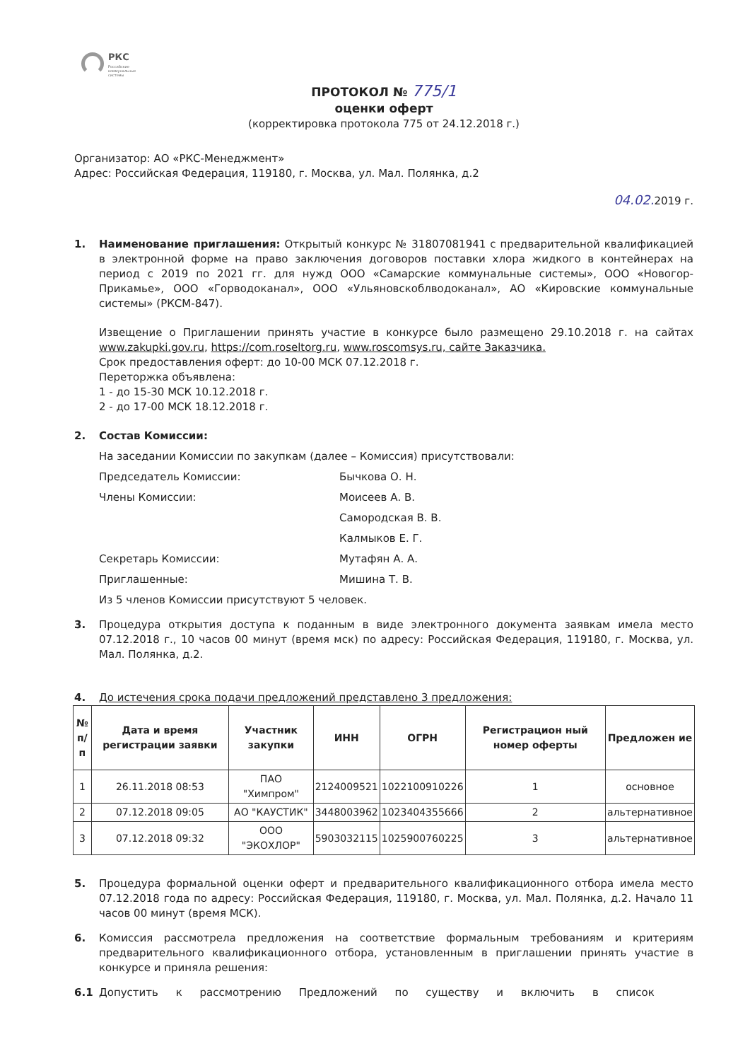РКС
Российские
коммунальные
системы
ПРОТОКОЛ № 775/1
оценки оферт
(корректировка протокола 775 от 24.12.2018 г.)
Организатор: АО «РКС-Менеджмент»
Адрес: Российская Федерация, 119180, г. Москва, ул. Мал. Полянка, д.2
04.02. 2019 г.
1. Наименование приглашения: Открытый конкурс № 31807081941 с предварительной квалификацией в электронной форме на право заключения договоров поставки хлора жидкого в контейнерах на период с 2019 по 2021 гг. для нужд ООО «Самарские коммунальные системы», ООО «Новогор-Прикамье», ООО «Горводоканал», ООО «Ульяновскоблводоканал», АО «Кировские коммунальные системы» (РКСМ-847).
Извещение о Приглашении принять участие в конкурсе было размещено 29.10.2018 г. на сайтах www.zakupki.gov.ru, https://com.roseltorg.ru, www.roscomsys.ru, сайте Заказчика.
Срок предоставления оферт: до 10-00 МСК 07.12.2018 г.
Переторжка объявлена:
1 - до 15-30 МСК 10.12.2018 г.
2 - до 17-00 МСК 18.12.2018 г.
2. Состав Комиссии:
На заседании Комиссии по закупкам (далее – Комиссия) присутствовали:
Председатель Комиссии: Бычкова О. Н.
Члены Комиссии: Моисеев А. В.
Самородская В. В.
Калмыков Е. Г.
Секретарь Комиссии: Мутафян А. А.
Приглашенные: Мишина Т. В.
Из 5 членов Комиссии присутствуют 5 человек.
3. Процедура открытия доступа к поданным в виде электронного документа заявкам имела место 07.12.2018 г., 10 часов 00 минут (время мск) по адресу: Российская Федерация, 119180, г. Москва, ул. Мал. Полянка, д.2.
4. До истечения срока подачи предложений представлено 3 предложения:
| № п/п | Дата и время регистрации заявки | Участник закупки | ИНН | ОГРН | Регистрацион ный номер оферты | Предложен ие |
| --- | --- | --- | --- | --- | --- | --- |
| 1 | 26.11.2018 08:53 | ПАО "Химпром" | 2124009521 | 1022100910226 | 1 | основное |
| 2 | 07.12.2018 09:05 | АО "КАУСТИК" | 3448003962 | 1023404355666 | 2 | альтернативное |
| 3 | 07.12.2018 09:32 | ООО "ЭКОХЛОР" | 5903032115 | 1025900760225 | 3 | альтернативное |
5. Процедура формальной оценки оферт и предварительного квалификационного отбора имела место 07.12.2018 года по адресу: Российская Федерация, 119180, г. Москва, ул. Мал. Полянка, д.2. Начало 11 часов 00 минут (время МСК).
6. Комиссия рассмотрела предложения на соответствие формальным требованиям и критериям предварительного квалификационного отбора, установленным в приглашении принять участие в конкурсе и приняла решения:
6.1 Допустить к рассмотрению Предложений по существу и включить в список